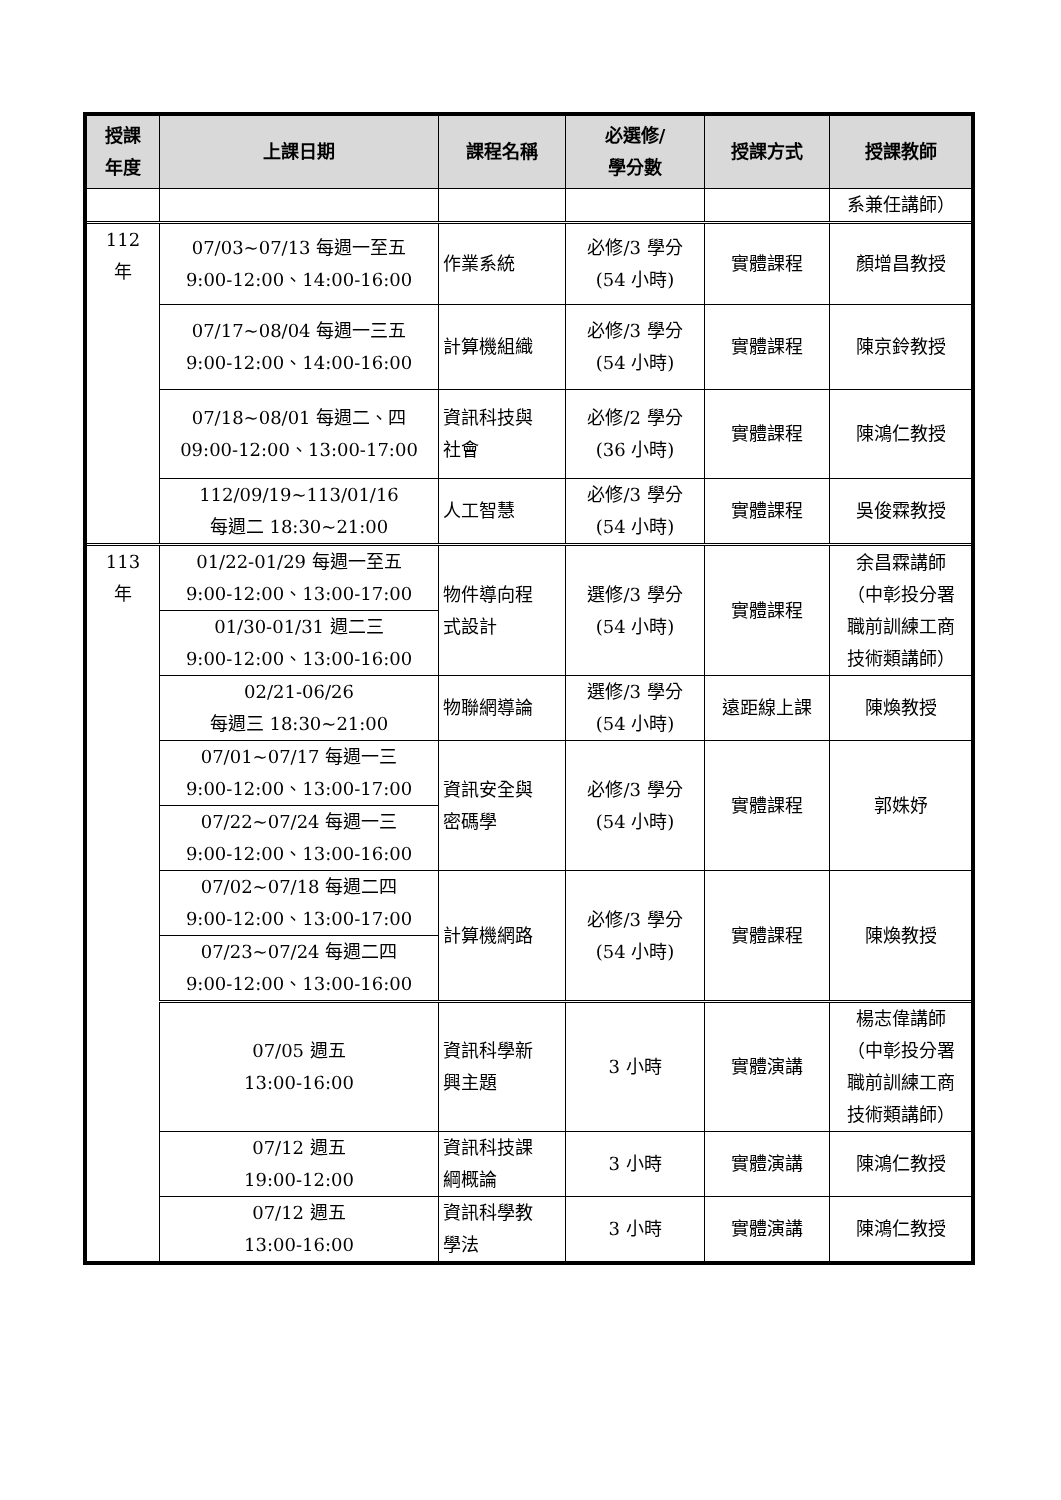| 授課 年度 | 上課日期 | 課程名稱 | 必選修/ 學分數 | 授課方式 | 授課教師 |
| --- | --- | --- | --- | --- | --- |
| | | | | | 系兼任講師） |
| 112 年 | 07/03~07/13 每週一至五 9:00-12:00、14:00-16:00 | 作業系統 | 必修/3 學分 (54 小時) | 實體課程 | 顏增昌教授 |
| | 07/17~08/04 每週一三五 9:00-12:00、14:00-16:00 | 計算機組織 | 必修/3 學分 (54 小時) | 實體課程 | 陳京鈴教授 |
| | 07/18~08/01 每週二、四 09:00-12:00、13:00-17:00 | 資訊科技與 社會 | 必修/2 學分 (36 小時) | 實體課程 | 陳鴻仁教授 |
| | 112/09/19~113/01/16 每週二 18:30~21:00 | 人工智慧 | 必修/3 學分 (54 小時) | 實體課程 | 吳俊霖教授 |
| 113 年 | 01/22-01/29 每週一至五 9:00-12:00、13:00-17:00 | 物件導向程 式設計 | 選修/3 學分 (54 小時) | 實體課程 | 余昌霖講師 （中彰投分署 職前訓練工商 技術類講師） |
| | 01/30-01/31 週二三 9:00-12:00、13:00-16:00 | | | | |
| | 02/21-06/26 每週三 18:30~21:00 | 物聯網導論 | 選修/3 學分 (54 小時) | 遠距線上課 | 陳煥教授 |
| | 07/01~07/17 每週一三 9:00-12:00、13:00-17:00 | 資訊安全與 密碼學 | 必修/3 學分 (54 小時) | 實體課程 | 郭姝妤 |
| | 07/22~07/24 每週一三 9:00-12:00、13:00-16:00 | | | | |
| | 07/02~07/18 每週二四 9:00-12:00、13:00-17:00 | 計算機網路 | 必修/3 學分 (54 小時) | 實體課程 | 陳煥教授 |
| | 07/23~07/24 每週二四 9:00-12:00、13:00-16:00 | | | | |
| | 07/05 週五 13:00-16:00 | 資訊科學新 興主題 | 3 小時 | 實體演講 | 楊志偉講師 （中彰投分署 職前訓練工商 技術類講師） |
| | 07/12 週五 19:00-12:00 | 資訊科技課 綱概論 | 3 小時 | 實體演講 | 陳鴻仁教授 |
| | 07/12 週五 13:00-16:00 | 資訊科學教 學法 | 3 小時 | 實體演講 | 陳鴻仁教授 |